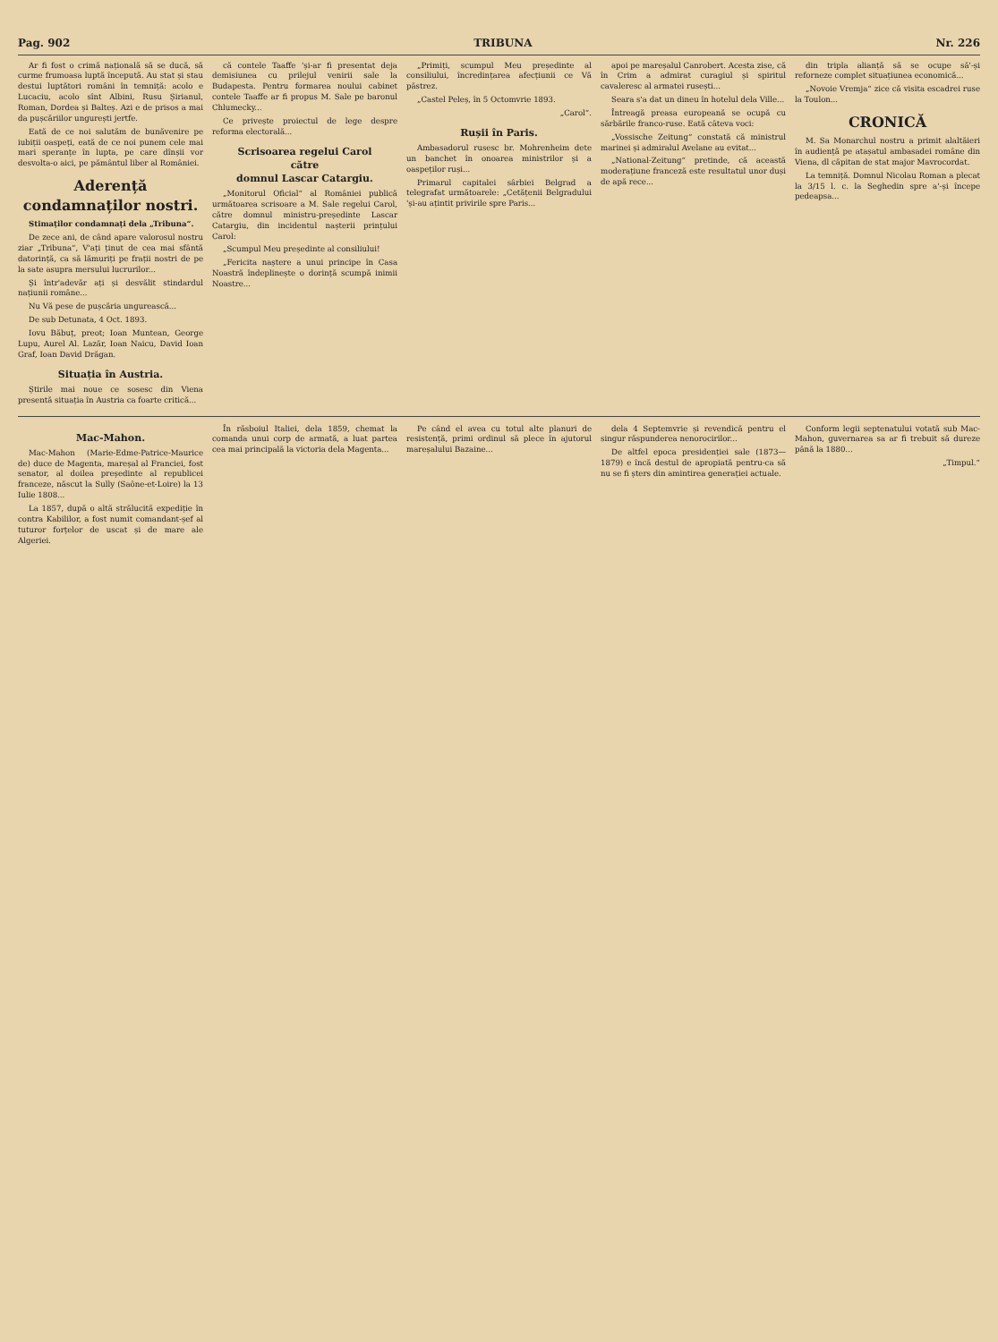Pag. 902 TRIBUNA Nr. 226
Ar fi fost o crimă națională să se ducă, să curme frumoasa luptă începută. Au stat și stau destui luptători români în temniță: acolo e Lucaciu, acolo sînt Albini, Rusu Șirianul, Roman, Dordea și Balteș. Azi e de prisos a mai da pușcăriilor ungurești jertfe.
Eată de ce noi salutăm de bunăvenire pe iubiții oaspeți, eată de ce noi punem cele mai mari speranțe în lupta, pe care dînșii vor desvolta-o aici, pe pământul liber al României.
Aderență
condamnaților nostri.
Stimaților condamnați dela „Tribuna“.
De zece ani, de când apare valorosul nostru ziar „Tribuna“, V'ați ținut de cea mai sfântă datorință, ca să lămuriți pe frații nostri de pe la sate asupra mersului lucrurilor...
Și într'adevăr ați și desvălit stindardul națiunii române...
Nu Vă pese de pușcăria ungurească...
De sub Detunata, 4 Oct. 1893.
Iovu Băbuț, preot; Ioan Muntean, George Lupu, Aurel Al. Lazăr, Ioan Naicu, David Ioan Graf, Ioan David Drăgan.
Situația în Austria.
Știrile mai noue ce sosesc din Viena presentă situația în Austria ca foarte critică...
că contele Taaffe 'și-ar fi presentat deja demisiunea cu prilejul venirii sale la Budapesta. Pentru formarea noului cabinet contele Taaffe ar fi propus M. Sale pe baronul Chlumecky...
Ce privește proiectul de lege despre reforma electorală...
Scrisoarea regelui Carol
către
domnul Lascar Catargiu.
„Monitorul Oficial“ al României publică următoarea scrisoare a M. Sale regelui Carol, către domnul ministru-președinte Lascar Catargiu, din incidentul nașterii prințului Carol:
„Scumpul Meu președinte al consiliului!
„Fericita naștere a unui principe în Casa Noastră îndeplinește o dorință scumpă inimii Noastre...
„Primiți, scumpul Meu președinte al consiliului, încredințarea afecțiunii ce Vă păstrez.
„Castel Peleș, în 5 Octomvrie 1893.
„Carol“.
Rușii în Paris.
Ambasadorul rusesc br. Mohrenheim dete un banchet în onoarea ministrilor și a oaspeților ruși...
Primarul capitalei sârbiei Belgrad a telegrafat următoarele: „Cetățenii Belgradului 'și-au ațintit privirile spre Paris...
apoi pe mareșalul Canrobert. Acesta zise, că în Crim a admirat curagiul și spiritul cavaleresc al armatei rusești...
Seara s'a dat un dineu în hotelul dela Ville...
Întreagă preasa europeană se ocupă cu sărbările franco-ruse. Eată câteva voci:
„Vossische Zeitung“ constată că ministrul marinei și admiralul Avelane au evitat...
„National-Zeitung“ pretinde, că această moderațiune franceză este resultatul unor duși de apă rece...
din tripla alianță să se ocupe să'-și reforneze complet situațiunea economică...
„Novoie Vremja“ zice că visita escadrei ruse la Toulon...
CRONICĂ
M. Sa Monarchul nostru a primit alaltăieri în audiență pe atașatul ambasadei române din Viena, dl căpitan de stat major Mavrocordat.
La temniță. Domnul Nicolau Roman a plecat la 3/15 l. c. la Seghedin spre a'-și începe pedeapsa...
Mac-Mahon.
Mac-Mahon (Marie-Edme-Patrice-Maurice de) duce de Magenta, mareșal al Franciei, fost senator, al doilea președinte al republicei franceze, născut la Sully (Saône-et-Loire) la 13 Iulie 1808...
La 1857, după o altă strălucită expediție în contra Kabililor, a fost numit comandant-șef al tuturor forțelor de uscat și de mare ale Algeriei.
În răsboiul Italiei, dela 1859, chemat la comanda unui corp de armată, a luat partea cea mai principală la victoria dela Magenta...
Pe când el avea cu totul alte planuri de resistență, primi ordinul să plece în ajutorul mareșalului Bazaine...
dela 4 Septemvrie și revendică pentru el singur răspunderea nenorocirilor...
De altfel epoca presidenției sale (1873—1879) e încă destul de apropiată pentru-ca să nu se fi șters din amintirea generației actuale.
Conform legii septenatului votată sub Mac-Mahon, guvernarea sa ar fi trebuit să dureze până la 1880...
„Timpul.“